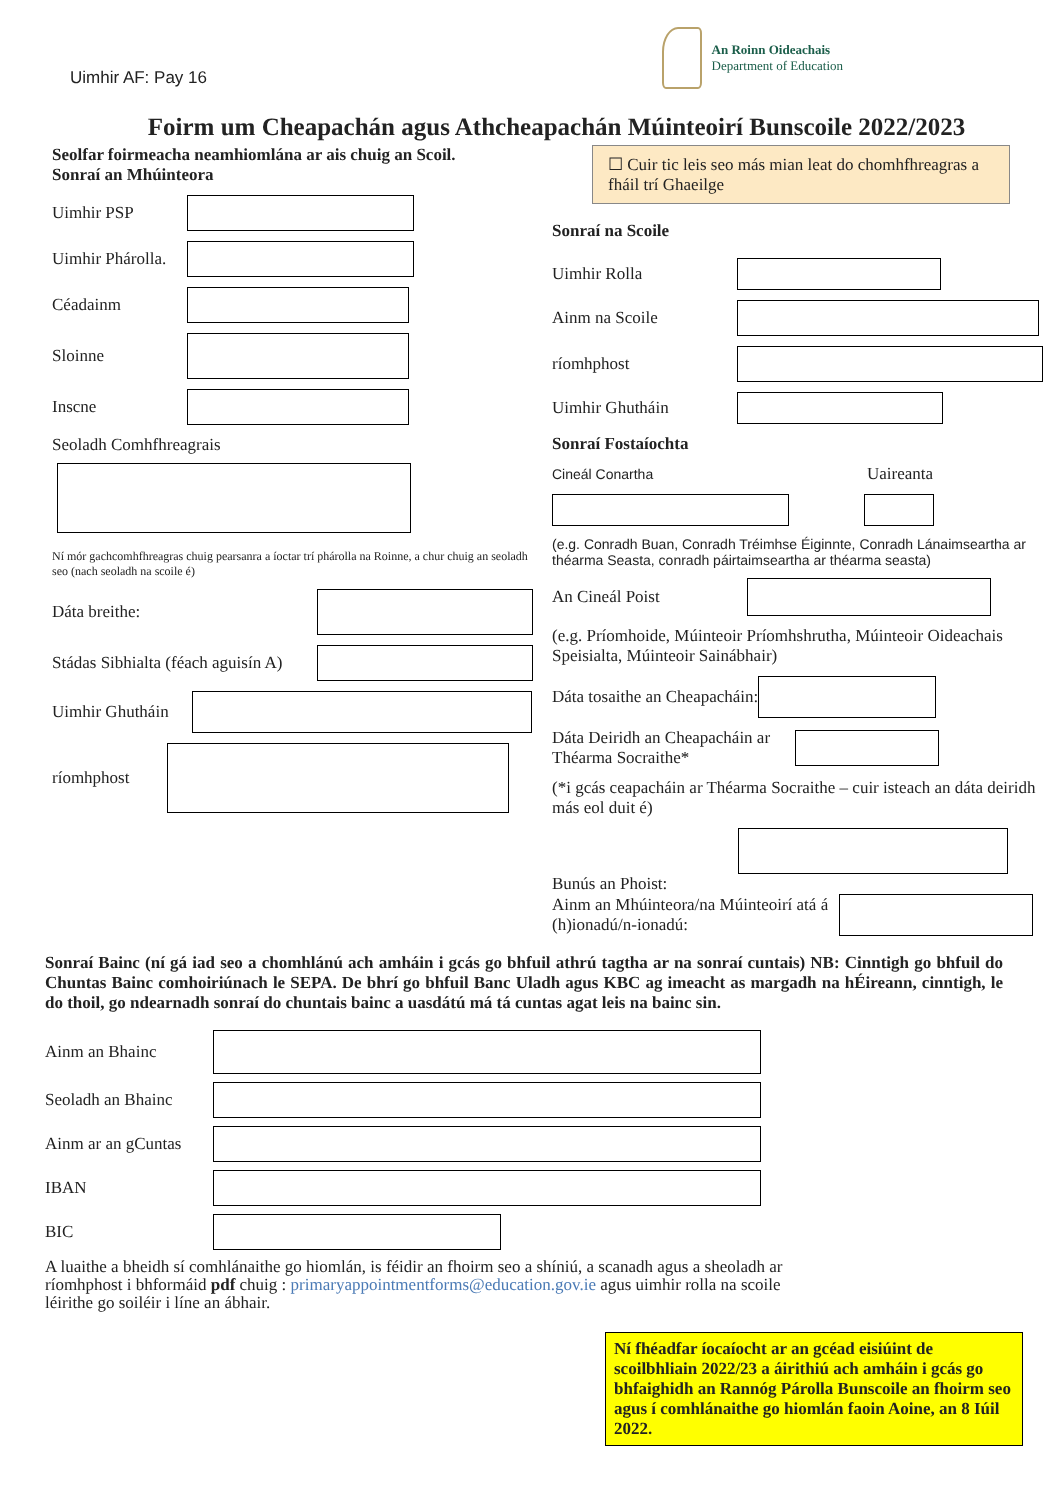Uimhir AF: Pay 16
An Roinn Oideachais
Department of Education
Foirm um Cheapachán agus Athcheapachán Múinteoirí Bunscoile 2022/2023
Seolfar foirmeacha neamhiomlána ar ais chuig an Scoil.
Sonraí an Mhúinteora
Uimhir PSP
Uimhir Phárolla.
Céadainm
Sloinne
Inscne
Seoladh Comhfhreagrais
Ní mór gachcomhfhreagras chuig pearsanra a íoctar trí phárolla na Roinne, a chur chuig an seoladh seo (nach seoladh na scoile é)
Dáta breithe:
Stádas Sibhialta (féach aguisín A)
Uimhir Ghutháin
ríomhphost
☐ Cuir tic leis seo más mian leat do chomhfhreagras a fháil trí Ghaeilge
Sonraí na Scoile
Uimhir Rolla
Ainm na Scoile
ríomhphost
Uimhir Ghutháin
Sonraí Fostaíochta
Cineál Conartha Uaireanta
(e.g. Conradh Buan, Conradh Tréimhse Éiginnte, Conradh Lánaimseartha ar théarma Seasta, conradh páirtaimseartha ar théarma seasta)
An Cineál Poist
(e.g. Príomhoide, Múinteoir Príomhshrutha, Múinteoir Oideachais Speisialta, Múinteoir Sainábhair)
Dáta tosaithe an Cheapacháin:
Dáta Deiridh an Cheapacháin ar Théarma Socraithe*
(*i gcás ceapacháin ar Théarma Socraithe – cuir isteach an dáta deiridh más eol duit é)
Bunús an Phoist:
Ainm an Mhúinteora/na Múinteoirí atá á (h)ionadú/n-ionadú:
Sonraí Bainc (ní gá iad seo a chomhlánú ach amháin i gcás go bhfuil athrú tagtha ar na sonraí cuntais) NB: Cinntigh go bhfuil do Chuntas Bainc comhoiriúnach le SEPA. De bhrí go bhfuil Banc Uladh agus KBC ag imeacht as margadh na hÉireann, cinntigh, le do thoil, go ndearnadh sonraí do chuntais bainc a uasdátú má tá cuntas agat leis na bainc sin.
Ainm an Bhainc
Seoladh an Bhainc
Ainm ar an gCuntas
IBAN
BIC
A luaithe a bheidh sí comhlánaithe go hiomlán, is féidir an fhoirm seo a shíniú, a scanadh agus a sheoladh ar
ríomhphost i bhformáid pdf chuig : primaryappointmentforms@education.gov.ie agus uimhir rolla na scoile
léirithe go soiléir i líne an ábhair.
Ní fhéadfar íocaíocht ar an gcéad eisiúint de scoilbhliain 2022/23 a áirithiú ach amháin i gcás go bhfaighidh an Rannóg Párolla Bunscoile an fhoirm seo agus í comhlánaithe go hiomlán faoin Aoine, an 8 Iúil 2022.